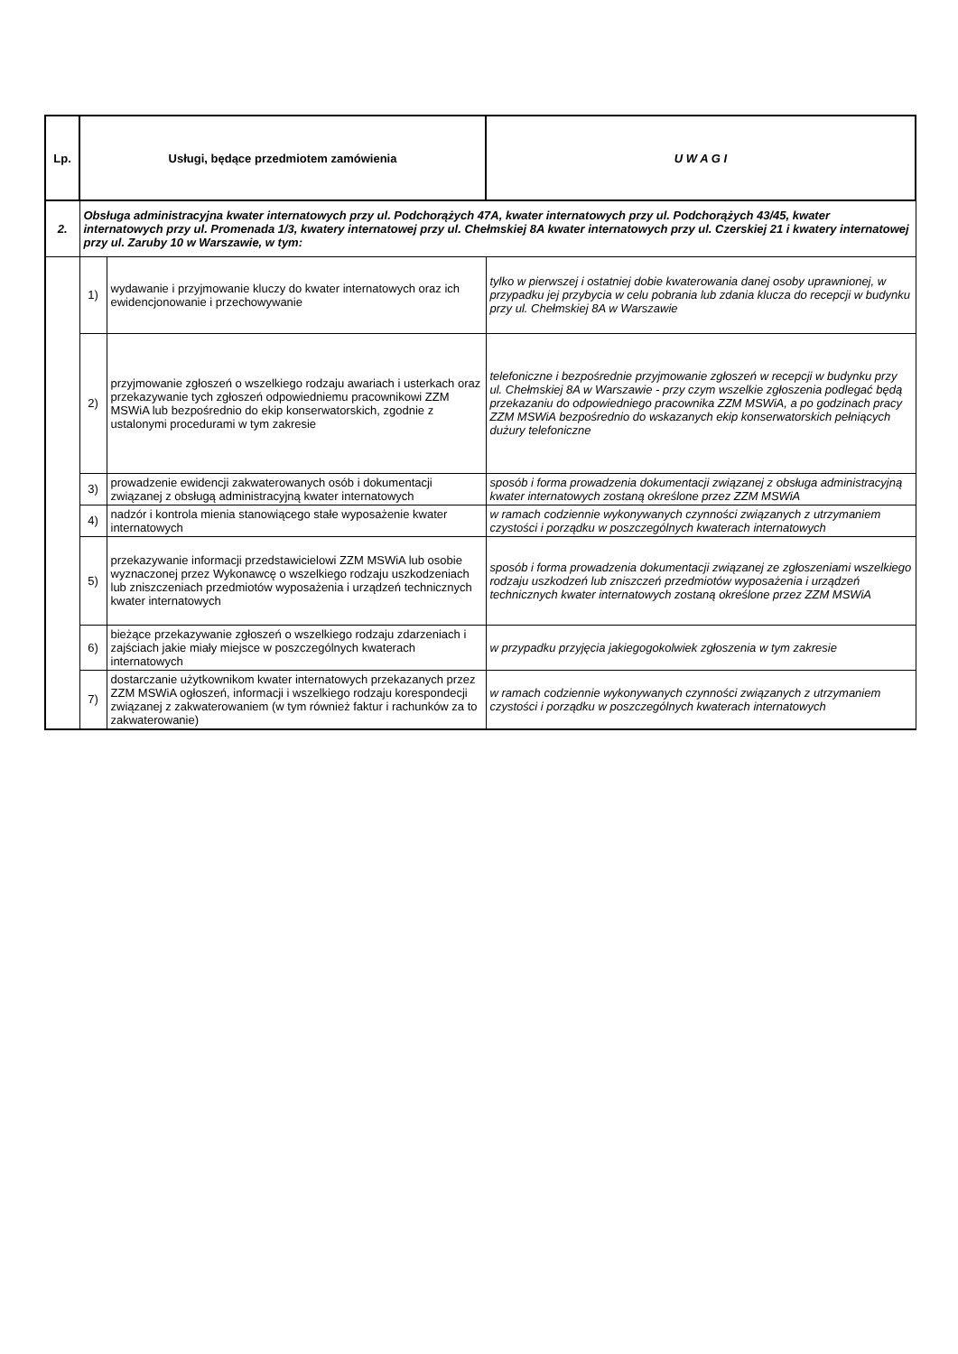| Lp. | Usługi, będące przedmiotem zamówienia | | U W A G I |
| --- | --- | --- | --- |
| 2. | Obsługa administracyjna kwater internatowych przy ul. Podchorążych 47A, kwater internatowych przy ul. Podchorążych 43/45, kwater internatowych przy ul. Promenada 1/3, kwatery internatowej przy ul. Chełmskiej 8A kwater internatowych przy ul. Czerskiej 21 i kwatery internatowej przy ul. Zaruby 10 w Warszawie, w tym: | | |
| | 1) | wydawanie i przyjmowanie kluczy do kwater internatowych oraz ich ewidencjonowanie i przechowywanie | tylko w pierwszej i ostatniej dobie kwaterowania danej osoby uprawnionej, w przypadku jej przybycia w celu pobrania lub zdania klucza do recepcji w budynku przy ul. Chełmskiej 8A w Warszawie |
| | 2) | przyjmowanie zgłoszeń o wszelkiego rodzaju awariach i usterkach oraz przekazywanie tych zgłoszeń odpowiedniemu pracownikowi ZZM MSWiA lub bezpośrednio do ekip konserwatorskich, zgodnie z ustalonymi procedurami w tym zakresie | telefoniczne i bezpośrednie przyjmowanie zgłoszeń w recepcji w budynku przy ul. Chełmskiej 8A w Warszawie - przy czym wszelkie zgłoszenia podlegać będą przekazaniu do odpowiedniego pracownika ZZM MSWiA, a po godzinach pracy ZZM MSWiA bezpośrednio do wskazanych ekip konserwatorskich pełniących dużury telefoniczne |
| | 3) | prowadzenie ewidencji zakwaterowanych osób i dokumentacji związanej z obsługą administracyjną kwater internatowych | sposób i forma prowadzenia dokumentacji związanej z obsługa administracyjną kwater internatowych zostaną określone przez ZZM MSWiA |
| | 4) | nadzór i kontrola mienia stanowiącego stałe wyposażenie kwater internatowych | w ramach codziennie wykonywanych czynności związanych z utrzymaniem czystości i porządku w poszczególnych kwaterach internatowych |
| | 5) | przekazywanie informacji przedstawicielowi ZZM MSWiA lub osobie wyznaczonej przez Wykonawcę o wszelkiego rodzaju uszkodzeniach lub zniszczeniach przedmiotów wyposażenia i urządzeń technicznych kwater internatowych | sposób i forma prowadzenia dokumentacji związanej ze zgłoszeniami wszelkiego rodzaju uszkodzeń lub zniszczeń przedmiotów wyposażenia i urządzeń technicznych kwater internatowych zostaną określone przez ZZM MSWiA |
| | 6) | bieżące przekazywanie zgłoszeń o wszelkiego rodzaju zdarzeniach i zajściach jakie miały miejsce w poszczególnych kwaterach internatowych | w przypadku przyjęcia jakiegogokolwiek zgłoszenia w tym zakresie |
| | 7) | dostarczanie użytkownikom kwater internatowych przekazanych przez ZZM MSWiA ogłoszeń, informacji i wszelkiego rodzaju korespondecji związanej z zakwaterowaniem (w tym również faktur i rachunków za to zakwaterowanie) | w ramach codziennie wykonywanych czynności związanych z utrzymaniem czystości i porządku w poszczególnych kwaterach internatowych |